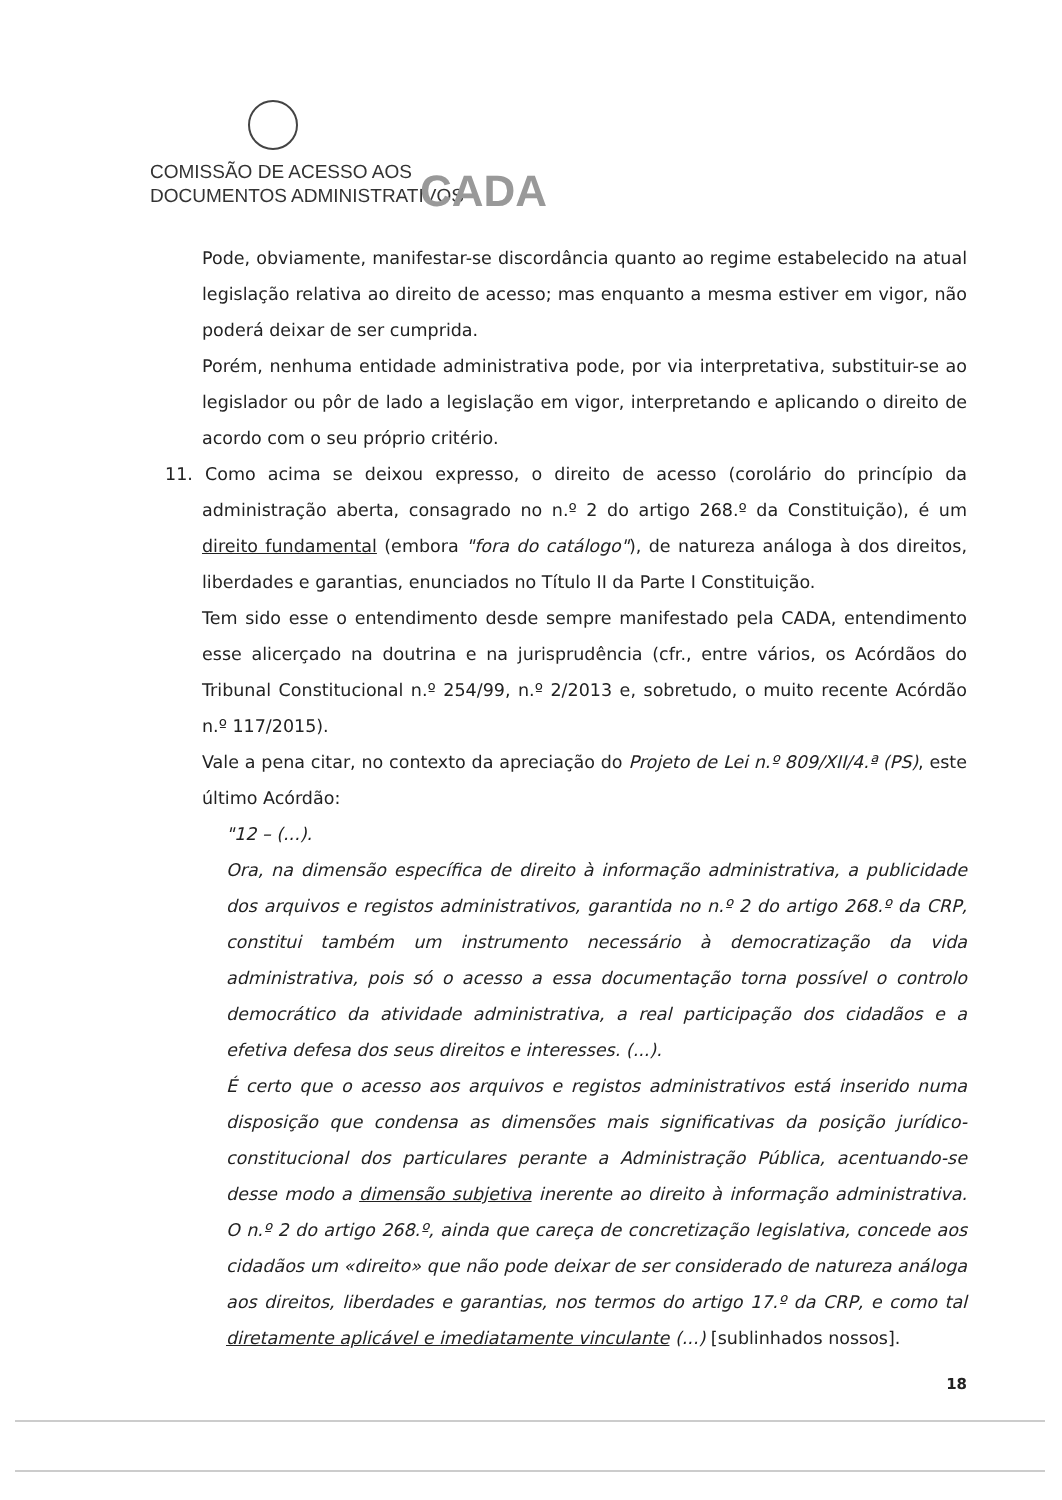COMISSÃO DE ACESSO AOS
DOCUMENTOS ADMINISTRATIVOS
CADA
Pode, obviamente, manifestar-se discordância quanto ao regime estabelecido na atual legislação relativa ao direito de acesso; mas enquanto a mesma estiver em vigor, não poderá deixar de ser cumprida.
Porém, nenhuma entidade administrativa pode, por via interpretativa, substituir-se ao legislador ou pôr de lado a legislação em vigor, interpretando e aplicando o direito de acordo com o seu próprio critério.
11. Como acima se deixou expresso, o direito de acesso (corolário do princípio da administração aberta, consagrado no n.º 2 do artigo 268.º da Constituição), é um direito fundamental (embora "fora do catálogo"), de natureza análoga à dos direitos, liberdades e garantias, enunciados no Título II da Parte I Constituição.
Tem sido esse o entendimento desde sempre manifestado pela CADA, entendimento esse alicerçado na doutrina e na jurisprudência (cfr., entre vários, os Acórdãos do Tribunal Constitucional n.º 254/99, n.º 2/2013 e, sobretudo, o muito recente Acórdão n.º 117/2015).
Vale a pena citar, no contexto da apreciação do Projeto de Lei n.º 809/XII/4.ª (PS), este último Acórdão:
"12 – (...).
Ora, na dimensão específica de direito à informação administrativa, a publicidade dos arquivos e registos administrativos, garantida no n.º 2 do artigo 268.º da CRP, constitui também um instrumento necessário à democratização da vida administrativa, pois só o acesso a essa documentação torna possível o controlo democrático da atividade administrativa, a real participação dos cidadãos e a efetiva defesa dos seus direitos e interesses. (...).
É certo que o acesso aos arquivos e registos administrativos está inserido numa disposição que condensa as dimensões mais significativas da posição jurídico-constitucional dos particulares perante a Administração Pública, acentuando-se desse modo a dimensão subjetiva inerente ao direito à informação administrativa. O n.º 2 do artigo 268.º, ainda que careça de concretização legislativa, concede aos cidadãos um «direito» que não pode deixar de ser considerado de natureza análoga aos direitos, liberdades e garantias, nos termos do artigo 17.º da CRP, e como tal diretamente aplicável e imediatamente vinculante (...) [sublinhados nossos].
18